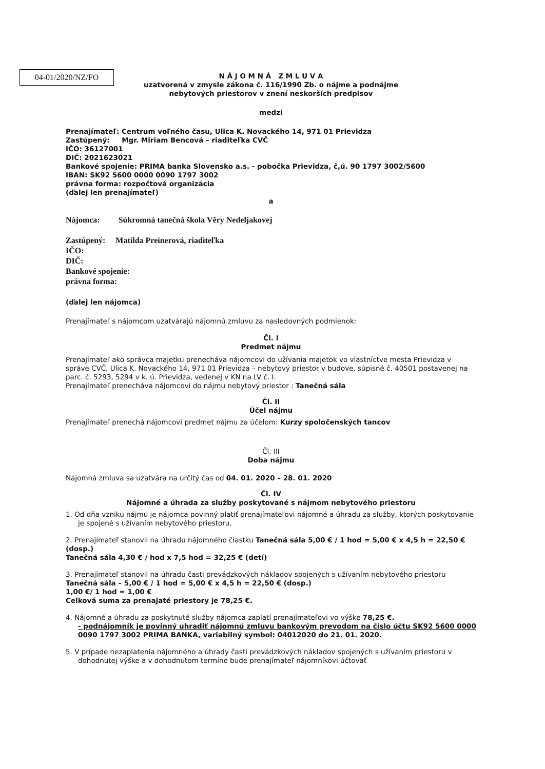04-01/2020/NZ/FO
N Á J O M N Á Z M L U V A
uzatvorená v zmysle zákona č. 116/1990 Zb. o nájme a podnájme
nebytových priestorov v znení neskorších predpisov
medzi
Prenajímateľ: Centrum voľného času, Ulica K. Novackého 14, 971 01 Prievidza
Zastúpený: Mgr. Miriam Bencová – riaditeľka CVČ
IČO: 36127001
DIČ: 2021623021
Bankové spojenie: PRIMA banka Slovensko a.s. - pobočka Prievidza, č,ú. 90 1797 3002/5600
IBAN: SK92 5600 0000 0090 1797 3002
právna forma: rozpočtová organizácia
(ďalej len prenajímateľ)
a
Nájomca: Súkromná tanečná škola Věry Nedeljakovej
Zastúpený: Matilda Preinerová, riaditeľka
IČO:
DIČ:
Bankové spojenie:
právna forma:
(ďalej len nájomca)
Prenajímateľ s nájomcom uzatvárajú nájomnú zmluvu za nasledovných podmienok:
Čl. I
Predmet nájmu
Prenajímateľ ako správca majetku prenecháva nájomcovi do užívania majetok vo vlastníctve mesta Prievidza v správe CVČ, Ulica K. Novackého 14, 971 01 Prievidza – nebytový priestor v budove, súpisné č. 40501 postavenej na parc. č. 5293, 5294 v k. ú. Prievidza, vedenej v KN na LV č. I.
Prenajímateľ prenecháva nájomcovi do nájmu nebytový priestor : Tanečná sála
Čl. II
Účel nájmu
Prenajímateľ prenechá nájomcovi predmet nájmu za účelom: Kurzy spoločenských tancov
Čl. III
Doba nájmu
Nájomná zmluva sa uzatvára na určitý čas od 04. 01. 2020 – 28. 01. 2020
Čl. IV
Nájomné a úhrada za služby poskytované s nájmom nebytového priestoru
1. Od dňa vzniku nájmu je nájomca povinný platiť prenajímateľovi nájomné a úhradu za služby, ktorých poskytovanie je spojené s užívaním nebytového priestoru.
2. Prenajímateľ stanovil na úhradu nájomného čiastku Tanečná sála 5,00 € / 1 hod = 5,00 € x 4,5 h = 22,50 € (dosp.)
Tanečná sála 4,30 € / hod x 7,5 hod = 32,25 € (detí)
3. Prenajímateľ stanovil na úhradu časti prevádzkových nákladov spojených s užívaním nebytového priestoru
Tanečná sála – 5,00 € / 1 hod = 5,00 € x 4,5 h = 22,50 € (dosp.)
1,00 €/ 1 hod = 1,00 €
Celková suma za prenajaté priestory je 78,25 €.
4. Nájomné a úhradu za poskytnuté služby nájomca zaplatí prenajímateľovi vo výške 78,25 €.
- podnájomník je povinný uhradiť nájomnú zmluvu bankovým prevodom na číslo účtu SK92 5600 0000 0090 1797 3002 PRIMA BANKA, variabilný symbol: 04012020 do 21. 01. 2020.
5. V prípade nezaplatenia nájomného a úhrady časti prevádzkových nákladov spojených s užívaním priestoru v dohodnutej výške a v dohodnutom termíne bude prenajímateľ nájomníkovi účtovať